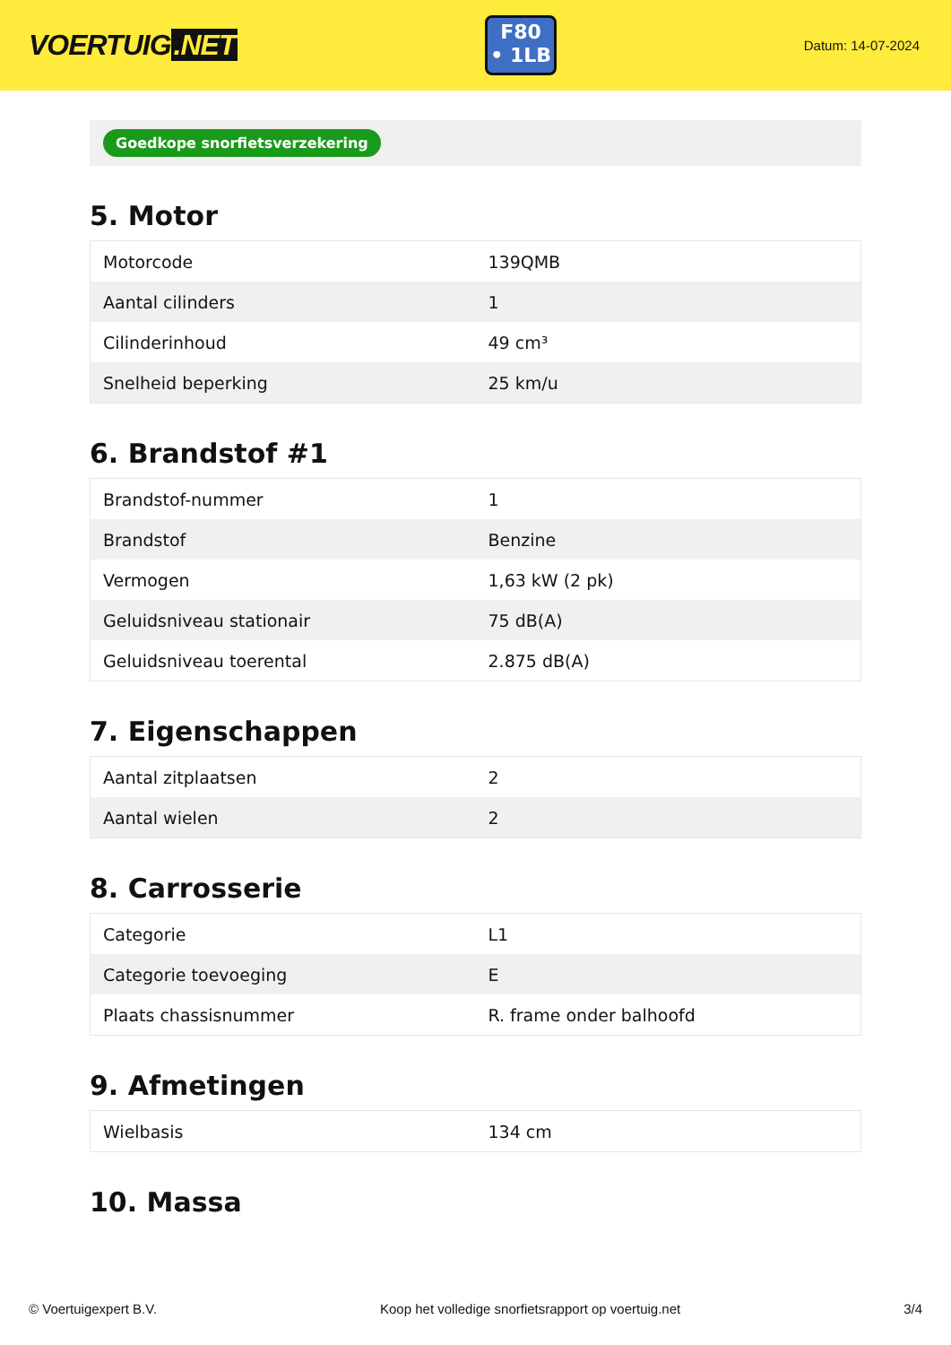VOERTUIG.NET
F80
• 1LB
Datum: 14-07-2024
Goedkope snorfietsverzekering
5. Motor
| Motorcode | 139QMB |
| Aantal cilinders | 1 |
| Cilinderinhoud | 49 cm³ |
| Snelheid beperking | 25 km/u |
6. Brandstof #1
| Brandstof-nummer | 1 |
| Brandstof | Benzine |
| Vermogen | 1,63 kW (2 pk) |
| Geluidsniveau stationair | 75 dB(A) |
| Geluidsniveau toerental | 2.875 dB(A) |
7. Eigenschappen
| Aantal zitplaatsen | 2 |
| Aantal wielen | 2 |
8. Carrosserie
| Categorie | L1 |
| Categorie toevoeging | E |
| Plaats chassisnummer | R. frame onder balhoofd |
9. Afmetingen
| Wielbasis | 134 cm |
10. Massa
© Voertuigexpert B.V. Koop het volledige snorfietsrapport op voertuig.net 3/4